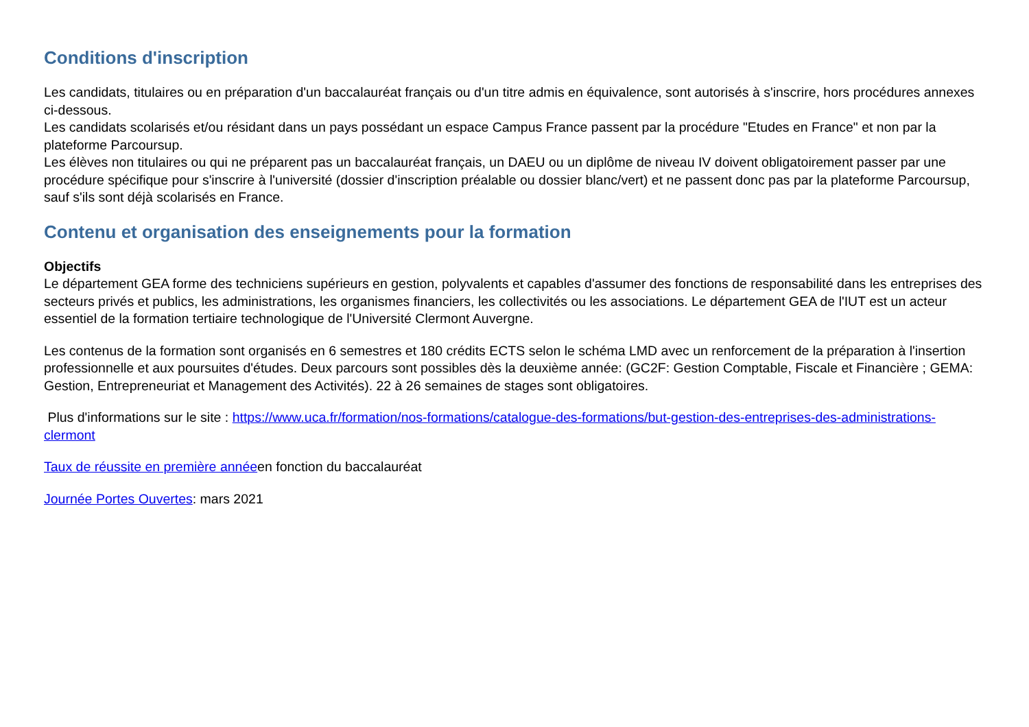Conditions d'inscription
Les candidats, titulaires ou en préparation d'un baccalauréat français ou d'un titre admis en équivalence, sont autorisés à s'inscrire, hors procédures annexes ci-dessous.
Les candidats scolarisés et/ou résidant dans un pays possédant un espace Campus France passent par la procédure "Etudes en France" et non par la plateforme Parcoursup.
Les élèves non titulaires ou qui ne préparent pas un baccalauréat français, un DAEU ou un diplôme de niveau IV doivent obligatoirement passer par une procédure spécifique pour s'inscrire à l'université (dossier d'inscription préalable ou dossier blanc/vert) et ne passent donc pas par la plateforme Parcoursup, sauf s'ils sont déjà scolarisés en France.
Contenu et organisation des enseignements pour la formation
Objectifs
Le département GEA forme des techniciens supérieurs en gestion, polyvalents et capables d'assumer des fonctions de responsabilité dans les entreprises des secteurs privés et publics, les administrations, les organismes financiers, les collectivités ou les associations. Le département GEA de l'IUT est un acteur essentiel de la formation tertiaire technologique de l'Université Clermont Auvergne.
Les contenus de la formation sont organisés en 6 semestres et 180 crédits ECTS selon le schéma LMD avec un renforcement de la préparation à l'insertion professionnelle et aux poursuites d'études. Deux parcours sont possibles dès la deuxième année: (GC2F: Gestion Comptable, Fiscale et Financière ; GEMA: Gestion, Entrepreneuriat et Management des Activités). 22 à 26 semaines de stages sont obligatoires.
Plus d'informations sur le site : https://www.uca.fr/formation/nos-formations/catalogue-des-formations/but-gestion-des-entreprises-des-administrations-clermont
Taux de réussite en première annéeen fonction du baccalauréat
Journée Portes Ouvertes: mars 2021